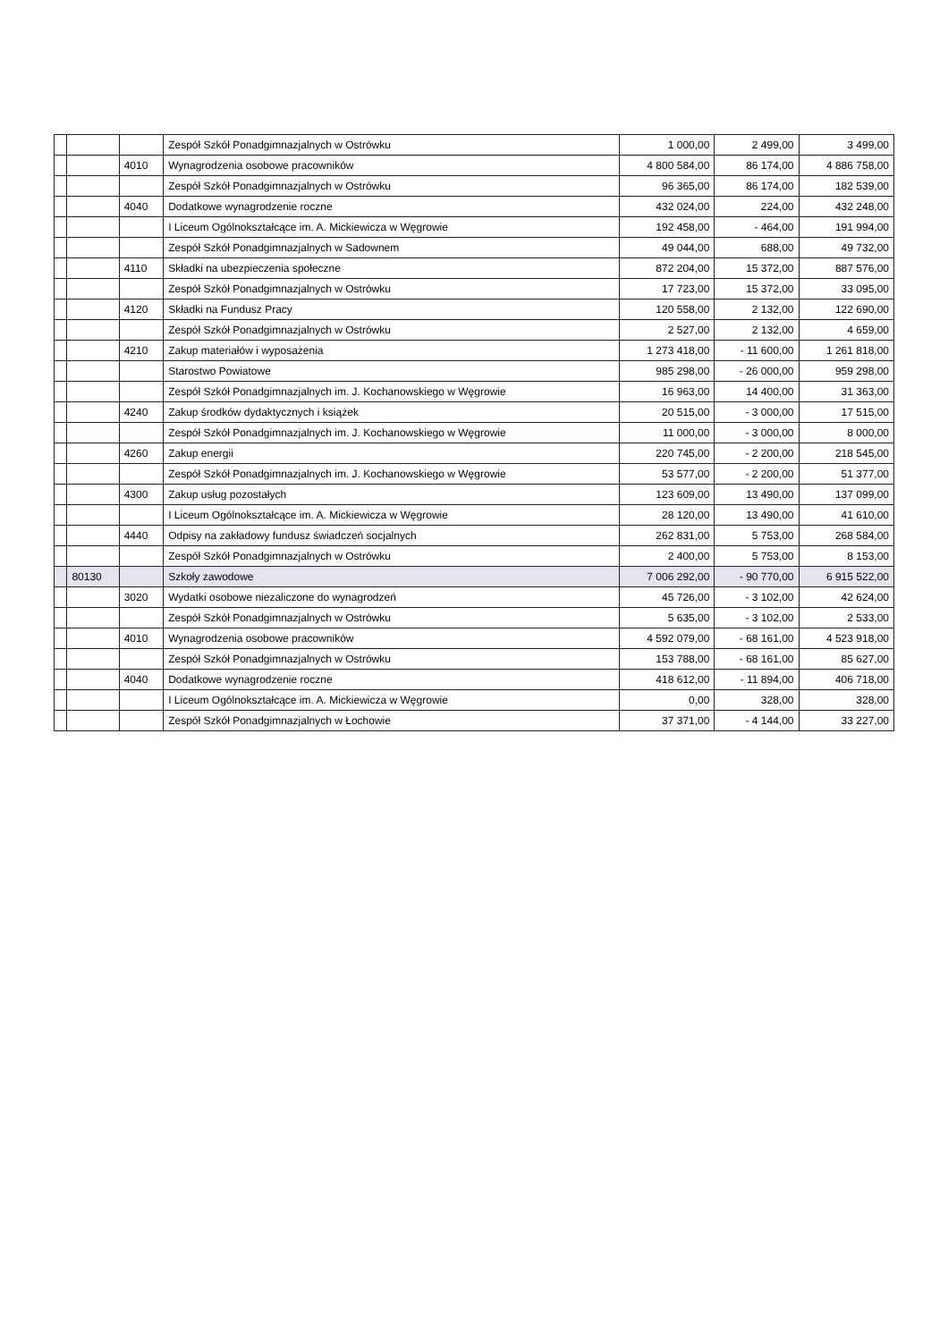| | | | Zespół Szkół Ponadgimnazjalnych w Ostrówku | 1 000,00 | 2 499,00 | 3 499,00 |
| | | 4010 | Wynagrodzenia osobowe pracowników | 4 800 584,00 | 86 174,00 | 4 886 758,00 |
| | | | Zespół Szkół Ponadgimnazjalnych w Ostrówku | 96 365,00 | 86 174,00 | 182 539,00 |
| | | 4040 | Dodatkowe wynagrodzenie roczne | 432 024,00 | 224,00 | 432 248,00 |
| | | | I Liceum Ogólnokształcące im. A. Mickiewicza w Węgrowie | 192 458,00 | - 464,00 | 191 994,00 |
| | | | Zespół Szkół Ponadgimnazjalnych w Sadownem | 49 044,00 | 688,00 | 49 732,00 |
| | | 4110 | Składki na ubezpieczenia społeczne | 872 204,00 | 15 372,00 | 887 576,00 |
| | | | Zespół Szkół Ponadgimnazjalnych w Ostrówku | 17 723,00 | 15 372,00 | 33 095,00 |
| | | 4120 | Składki na Fundusz Pracy | 120 558,00 | 2 132,00 | 122 690,00 |
| | | | Zespół Szkół Ponadgimnazjalnych w Ostrówku | 2 527,00 | 2 132,00 | 4 659,00 |
| | | 4210 | Zakup materiałów i wyposażenia | 1 273 418,00 | - 11 600,00 | 1 261 818,00 |
| | | | Starostwo Powiatowe | 985 298,00 | - 26 000,00 | 959 298,00 |
| | | | Zespół Szkół Ponadgimnazjalnych im. J. Kochanowskiego w Węgrowie | 16 963,00 | 14 400,00 | 31 363,00 |
| | | 4240 | Zakup środków dydaktycznych i książek | 20 515,00 | - 3 000,00 | 17 515,00 |
| | | | Zespół Szkół Ponadgimnazjalnych im. J. Kochanowskiego w Węgrowie | 11 000,00 | - 3 000,00 | 8 000,00 |
| | | 4260 | Zakup energii | 220 745,00 | - 2 200,00 | 218 545,00 |
| | | | Zespół Szkół Ponadgimnazjalnych im. J. Kochanowskiego w Węgrowie | 53 577,00 | - 2 200,00 | 51 377,00 |
| | | 4300 | Zakup usług pozostałych | 123 609,00 | 13 490,00 | 137 099,00 |
| | | | I Liceum Ogólnokształcące im. A. Mickiewicza w Węgrowie | 28 120,00 | 13 490,00 | 41 610,00 |
| | | 4440 | Odpisy na zakładowy fundusz świadczeń socjalnych | 262 831,00 | 5 753,00 | 268 584,00 |
| | | | Zespół Szkół Ponadgimnazjalnych w Ostrówku | 2 400,00 | 5 753,00 | 8 153,00 |
| | 80130 | | Szkoły zawodowe | 7 006 292,00 | - 90 770,00 | 6 915 522,00 |
| | | 3020 | Wydatki osobowe niezaliczone do wynagrodzeń | 45 726,00 | - 3 102,00 | 42 624,00 |
| | | | Zespół Szkół Ponadgimnazjalnych w Ostrówku | 5 635,00 | - 3 102,00 | 2 533,00 |
| | | 4010 | Wynagrodzenia osobowe pracowników | 4 592 079,00 | - 68 161,00 | 4 523 918,00 |
| | | | Zespół Szkół Ponadgimnazjalnych w Ostrówku | 153 788,00 | - 68 161,00 | 85 627,00 |
| | | 4040 | Dodatkowe wynagrodzenie roczne | 418 612,00 | - 11 894,00 | 406 718,00 |
| | | | I Liceum Ogólnokształcące im. A. Mickiewicza w Węgrowie | 0,00 | 328,00 | 328,00 |
| | | | Zespół Szkół Ponadgimnazjalnych w Łochowie | 37 371,00 | - 4 144,00 | 33 227,00 |